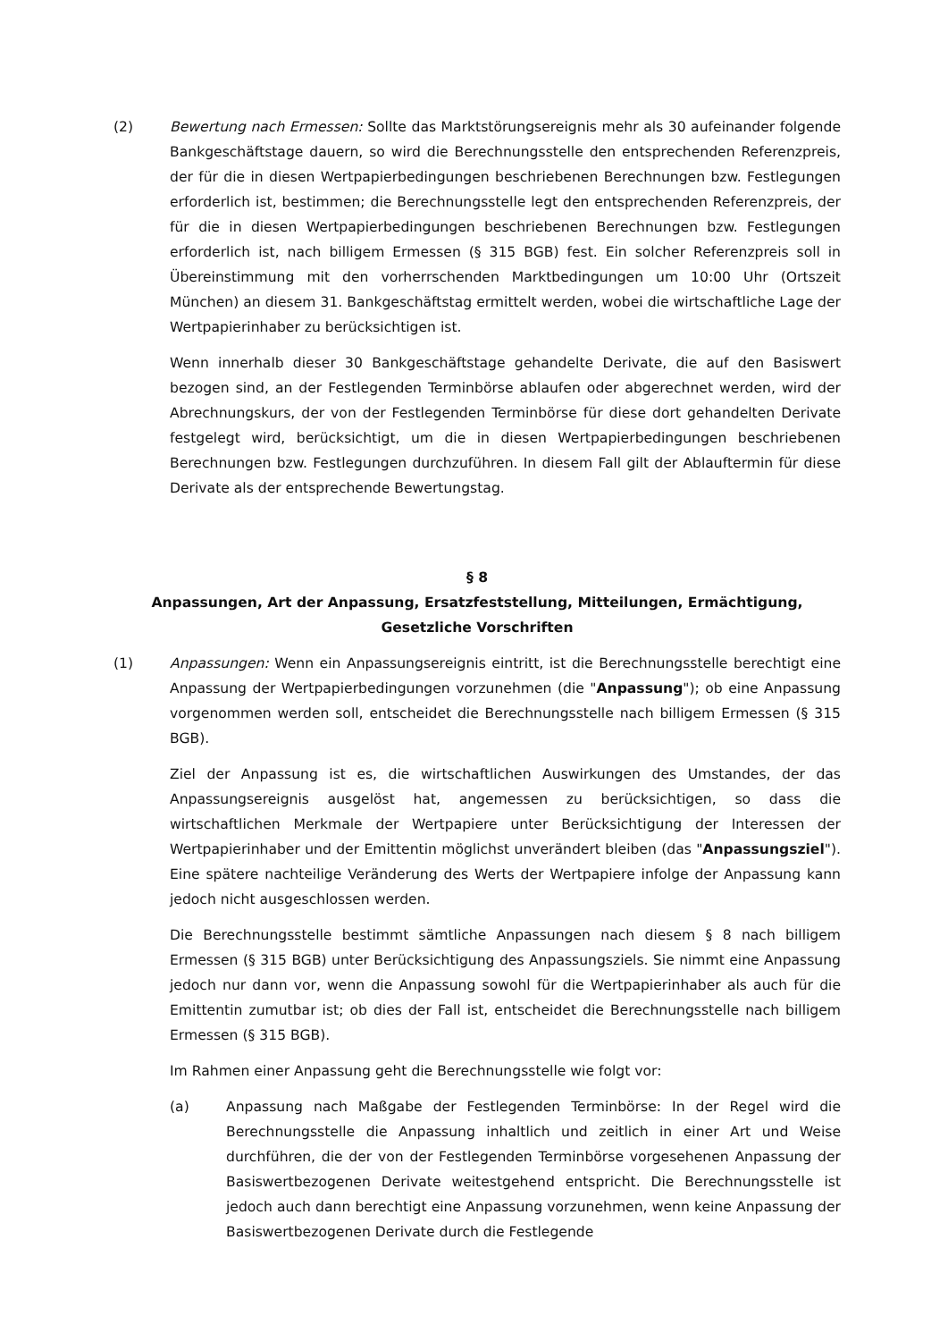(2) Bewertung nach Ermessen: Sollte das Marktstörungsereignis mehr als 30 aufeinander folgende Bankgeschäftstage dauern, so wird die Berechnungsstelle den entsprechenden Referenzpreis, der für die in diesen Wertpapierbedingungen beschriebenen Berechnungen bzw. Festlegungen erforderlich ist, bestimmen; die Berechnungsstelle legt den entsprechenden Referenzpreis, der für die in diesen Wertpapierbedingungen beschriebenen Berechnungen bzw. Festlegungen erforderlich ist, nach billigem Ermessen (§ 315 BGB) fest. Ein solcher Referenzpreis soll in Übereinstimmung mit den vorherrschenden Marktbedingungen um 10:00 Uhr (Ortszeit München) an diesem 31. Bankgeschäftstag ermittelt werden, wobei die wirtschaftliche Lage der Wertpapierinhaber zu berücksichtigen ist.
Wenn innerhalb dieser 30 Bankgeschäftstage gehandelte Derivate, die auf den Basiswert bezogen sind, an der Festlegenden Terminbörse ablaufen oder abgerechnet werden, wird der Abrechnungskurs, der von der Festlegenden Terminbörse für diese dort gehandelten Derivate festgelegt wird, berücksichtigt, um die in diesen Wertpapierbedingungen beschriebenen Berechnungen bzw. Festlegungen durchzuführen. In diesem Fall gilt der Ablauftermin für diese Derivate als der entsprechende Bewertungstag.
§ 8
Anpassungen, Art der Anpassung, Ersatzfeststellung, Mitteilungen, Ermächtigung,
Gesetzliche Vorschriften
(1) Anpassungen: Wenn ein Anpassungsereignis eintritt, ist die Berechnungsstelle berechtigt eine Anpassung der Wertpapierbedingungen vorzunehmen (die "Anpassung"); ob eine Anpassung vorgenommen werden soll, entscheidet die Berechnungsstelle nach billigem Ermessen (§ 315 BGB).
Ziel der Anpassung ist es, die wirtschaftlichen Auswirkungen des Umstandes, der das Anpassungsereignis ausgelöst hat, angemessen zu berücksichtigen, so dass die wirtschaftlichen Merkmale der Wertpapiere unter Berücksichtigung der Interessen der Wertpapierinhaber und der Emittentin möglichst unverändert bleiben (das "Anpassungsziel"). Eine spätere nachteilige Veränderung des Werts der Wertpapiere infolge der Anpassung kann jedoch nicht ausgeschlossen werden.
Die Berechnungsstelle bestimmt sämtliche Anpassungen nach diesem § 8 nach billigem Ermessen (§ 315 BGB) unter Berücksichtigung des Anpassungsziels. Sie nimmt eine Anpassung jedoch nur dann vor, wenn die Anpassung sowohl für die Wertpapierinhaber als auch für die Emittentin zumutbar ist; ob dies der Fall ist, entscheidet die Berechnungsstelle nach billigem Ermessen (§ 315 BGB).
Im Rahmen einer Anpassung geht die Berechnungsstelle wie folgt vor:
(a) Anpassung nach Maßgabe der Festlegenden Terminbörse: In der Regel wird die Berechnungsstelle die Anpassung inhaltlich und zeitlich in einer Art und Weise durchführen, die der von der Festlegenden Terminbörse vorgesehenen Anpassung der Basiswertbezogenen Derivate weitestgehend entspricht. Die Berechnungsstelle ist jedoch auch dann berechtigt eine Anpassung vorzunehmen, wenn keine Anpassung der Basiswertbezogenen Derivate durch die Festlegende